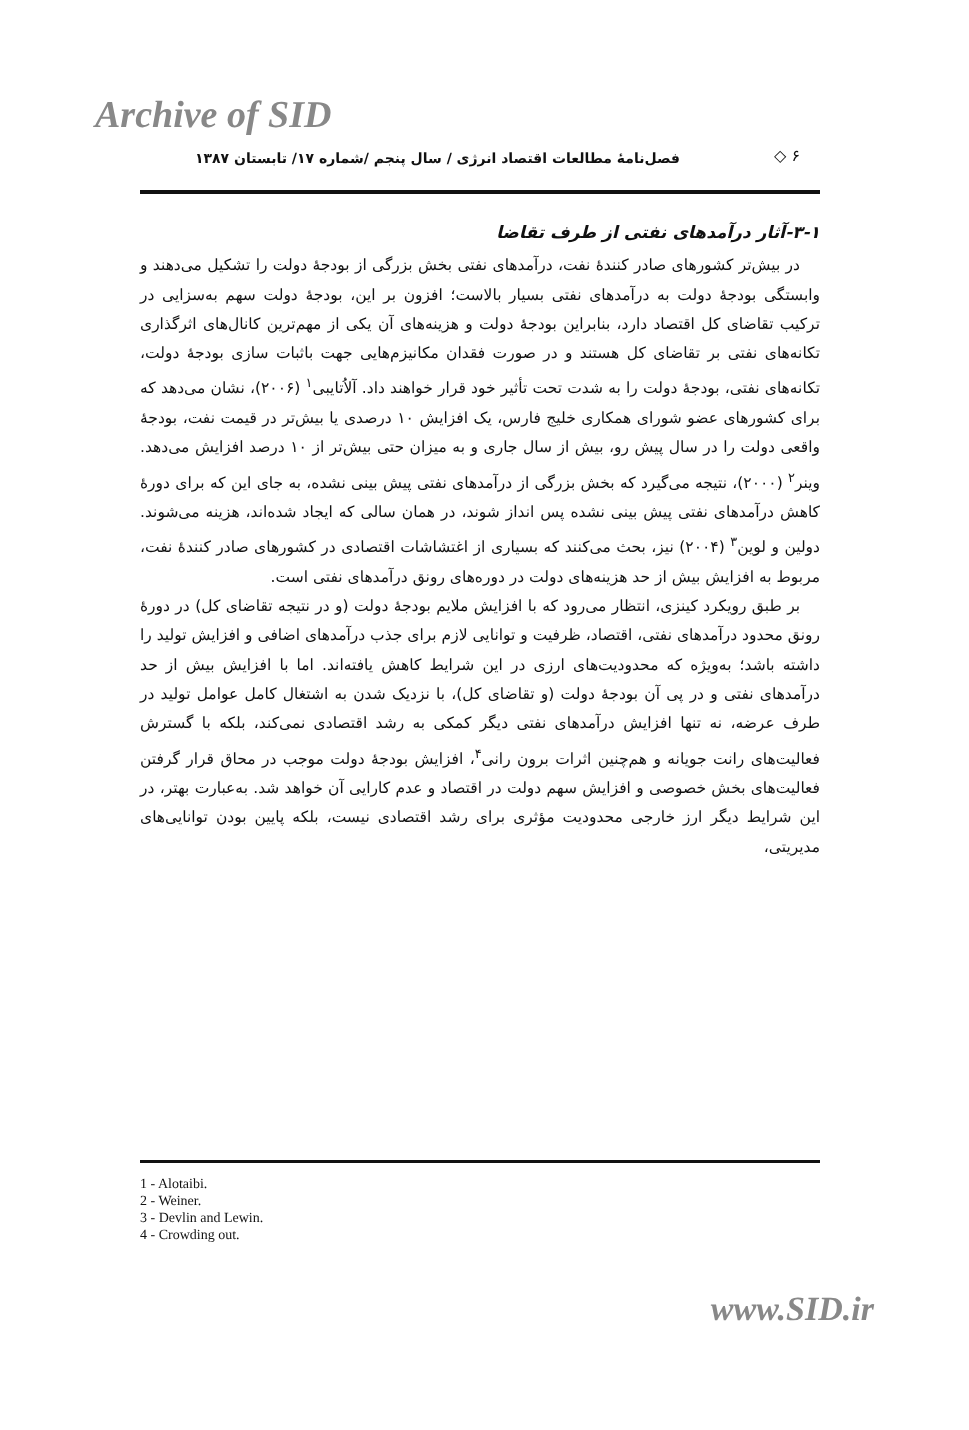Archive of SID
فصل‌نامهٔ مطالعات اقتصاد انرژی / سال پنجم /شماره ۱۷/ تابستان ۱۳۸۷
◇ ۶
۳-۱-آثار درآمدهای نفتی از طرف تقاضا
در بیش‌تر کشورهای صادر کنندهٔ نفت، درآمدهای نفتی بخش بزرگی از بودجهٔ دولت را تشکیل می‌دهند و وابستگی بودجهٔ دولت به درآمدهای نفتی بسیار بالاست؛ افزون بر این، بودجهٔ دولت سهم به‌سزایی در ترکیب تقاضای کل اقتصاد دارد، بنابراین بودجهٔ دولت و هزینه‌های آن یکی از مهم‌ترین کانال‌های اثرگذاری تکانه‌های نفتی بر تقاضای کل هستند و در صورت فقدان مکانیزم‌هایی جهت باثبات سازی بودجهٔ دولت، تکانه‌های نفتی، بودجهٔ دولت را به شدت تحت تأثیر خود قرار خواهند داد. آلاُتایبی<sup>۱</sup> (۲۰۰۶)، نشان می‌دهد که برای کشورهای عضو شورای همکاری خلیج فارس، یک افزایش ۱۰ درصدی یا بیش‌تر در قیمت نفت، بودجهٔ واقعی دولت را در سال پیش رو، بیش از سال جاری و به میزان حتی بیش‌تر از ۱۰ درصد افزایش می‌دهد. وینر<sup>۲</sup> (۲۰۰۰)، نتیجه می‌گیرد که بخش بزرگی از درآمدهای نفتی پیش بینی نشده، به جای این که برای دورهٔ کاهش درآمدهای نفتی پیش بینی نشده پس انداز شوند، در همان سالی که ایجاد شده‌اند، هزینه می‌شوند. دولین و لوین<sup>۳</sup> (۲۰۰۴) نیز، بحث می‌کنند که بسیاری از اغتشاشات اقتصادی در کشورهای صادر کنندهٔ نفت، مربوط به افزایش بیش از حد هزینه‌های دولت در دوره‌های رونق درآمدهای نفتی است.
بر طبق رویکرد کینزی، انتظار می‌رود که با افزایش ملایم بودجهٔ دولت (و در نتیجه تقاضای کل) در دورهٔ رونق محدود درآمدهای نفتی، اقتصاد، ظرفیت و توانایی لازم برای جذب درآمدهای اضافی و افزایش تولید را داشته باشد؛ به‌ویژه که محدودیت‌های ارزی در این شرایط کاهش یافته‌اند. اما با افزایش بیش از حد درآمدهای نفتی و در پی آن بودجهٔ دولت (و تقاضای کل)، با نزدیک شدن به اشتغال کامل عوامل تولید در طرف عرضه، نه تنها افزایش درآمدهای نفتی دیگر کمکی به رشد اقتصادی نمی‌کند، بلکه با گسترش فعالیت‌های رانت جویانه و هم‌چنین اثرات برون رانی<sup>۴</sup>، افزایش بودجهٔ دولت موجب در محاق قرار گرفتن فعالیت‌های بخش خصوصی و افزایش سهم دولت در اقتصاد و عدم کارایی آن خواهد شد. به‌عبارت بهتر، در این شرایط دیگر ارز خارجی محدودیت مؤثری برای رشد اقتصادی نیست، بلکه پایین بودن توانایی‌های مدیریتی،
1 - Alotaibi.
2 - Weiner.
3 - Devlin and Lewin.
4 - Crowding out.
www.SID.ir